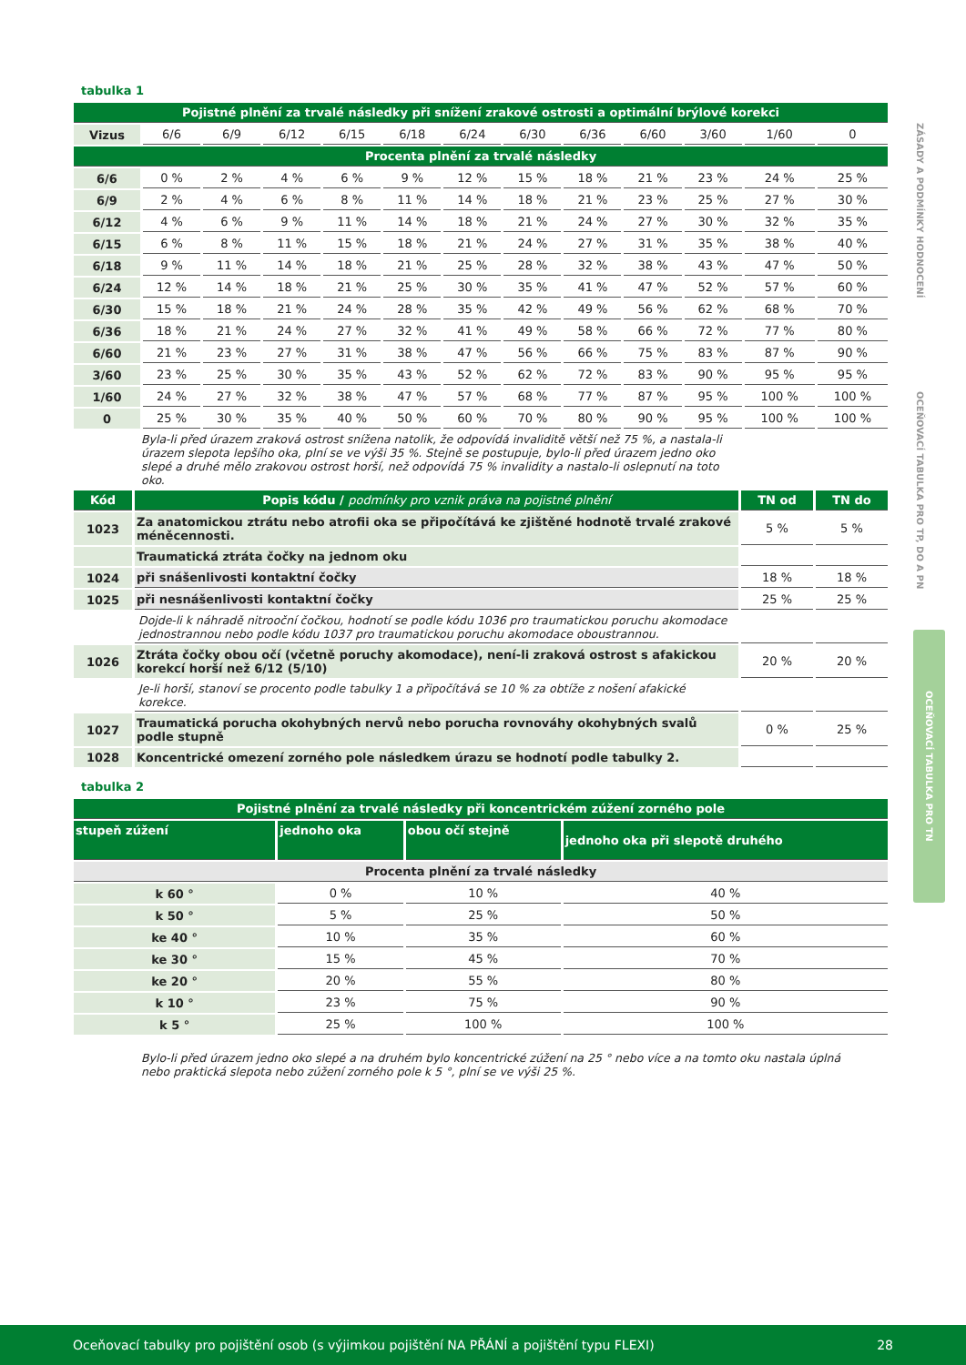ZÁSADY A PODMÍNKY HODNOCENÍ
OCEŇOVACÍ TABULKA PRO TP, DO A PN
OCEŇOVACÍ TABULKA PRO TN
tabulka 1
| Pojistné plnění za trvalé následky při snížení zrakové ostrosti a optimální brýlové korekci | | | | | | | | | | | | |
| Vizus | 6/6 | 6/9 | 6/12 | 6/15 | 6/18 | 6/24 | 6/30 | 6/36 | 6/60 | 3/60 | 1/60 | 0 |
| Procenta plnění za trvalé následky | | | | | | | | | | | | |
| 6/6 | 0 % | 2 % | 4 % | 6 % | 9 % | 12 % | 15 % | 18 % | 21 % | 23 % | 24 % | 25 % |
| 6/9 | 2 % | 4 % | 6 % | 8 % | 11 % | 14 % | 18 % | 21 % | 23 % | 25 % | 27 % | 30 % |
| 6/12 | 4 % | 6 % | 9 % | 11 % | 14 % | 18 % | 21 % | 24 % | 27 % | 30 % | 32 % | 35 % |
| 6/15 | 6 % | 8 % | 11 % | 15 % | 18 % | 21 % | 24 % | 27 % | 31 % | 35 % | 38 % | 40 % |
| 6/18 | 9 % | 11 % | 14 % | 18 % | 21 % | 25 % | 28 % | 32 % | 38 % | 43 % | 47 % | 50 % |
| 6/24 | 12 % | 14 % | 18 % | 21 % | 25 % | 30 % | 35 % | 41 % | 47 % | 52 % | 57 % | 60 % |
| 6/30 | 15 % | 18 % | 21 % | 24 % | 28 % | 35 % | 42 % | 49 % | 56 % | 62 % | 68 % | 70 % |
| 6/36 | 18 % | 21 % | 24 % | 27 % | 32 % | 41 % | 49 % | 58 % | 66 % | 72 % | 77 % | 80 % |
| 6/60 | 21 % | 23 % | 27 % | 31 % | 38 % | 47 % | 56 % | 66 % | 75 % | 83 % | 87 % | 90 % |
| 3/60 | 23 % | 25 % | 30 % | 35 % | 43 % | 52 % | 62 % | 72 % | 83 % | 90 % | 95 % | 95 % |
| 1/60 | 24 % | 27 % | 32 % | 38 % | 47 % | 57 % | 68 % | 77 % | 87 % | 95 % | 100 % | 100 % |
| 0 | 25 % | 30 % | 35 % | 40 % | 50 % | 60 % | 70 % | 80 % | 90 % | 95 % | 100 % | 100 % |
Byla-li před úrazem zraková ostrost snížena natolik, že odpovídá invaliditě větší než 75 %, a nastala-li úrazem slepota lepšího oka, plní se ve výši 35 %. Stejně se postupuje, bylo-li před úrazem jedno oko slepé a druhé mělo zrakovou ostrost horší, než odpovídá 75 % invalidity a nastalo-li oslepnutí na toto oko.
| Kód | Popis kódu / podmínky pro vznik práva na pojistné plnění | TN od | TN do |
| 1023 | Za anatomickou ztrátu nebo atrofii oka se připočítává ke zjištěné hodnotě trvalé zrakové méněcennosti. | 5 % | 5 % |
| | Traumatická ztráta čočky na jednom oku | | |
| 1024 | při snášenlivosti kontaktní čočky | 18 % | 18 % |
| 1025 | při nesnášenlivosti kontaktní čočky | 25 % | 25 % |
| | Dojde-li k náhradě nitrooční čočkou, hodnotí se podle kódu 1036 pro traumatickou poruchu akomodace jednostrannou nebo podle kódu 1037 pro traumatickou poruchu akomodace oboustrannou. | | |
| 1026 | Ztráta čočky obou očí (včetně poruchy akomodace), není-li zraková ostrost s afakickou korekcí horší než 6/12 (5/10) | 20 % | 20 % |
| | Je-li horší, stanoví se procento podle tabulky 1 a připočítává se 10 % za obtíže z nošení afakické korekce. | | |
| 1027 | Traumatická porucha okohybných nervů nebo porucha rovnováhy okohybných svalů podle stupně | 0 % | 25 % |
| 1028 | Koncentrické omezení zorného pole následkem úrazu se hodnotí podle tabulky 2. | | |
tabulka 2
| Pojistné plnění za trvalé následky při koncentrickém zúžení zorného pole | | | |
| stupeň zúžení | jednoho oka | obou očí stejně | jednoho oka při slepotě druhého |
| Procenta plnění za trvalé následky | | | |
| k 60 ° | 0 % | 10 % | 40 % |
| k 50 ° | 5 % | 25 % | 50 % |
| ke 40 ° | 10 % | 35 % | 60 % |
| ke 30 ° | 15 % | 45 % | 70 % |
| ke 20 ° | 20 % | 55 % | 80 % |
| k 10 ° | 23 % | 75 % | 90 % |
| k 5 ° | 25 % | 100 % | 100 % |
Bylo-li před úrazem jedno oko slepé a na druhém bylo koncentrické zúžení na 25 ° nebo více a na tomto oku nastala úplná nebo praktická slepota nebo zúžení zorného pole k 5 °, plní se ve výši 25 %.
Oceňovací tabulky pro pojištění osob (s výjimkou pojištění NA PŘÁNÍ a pojištění typu FLEXI) 28